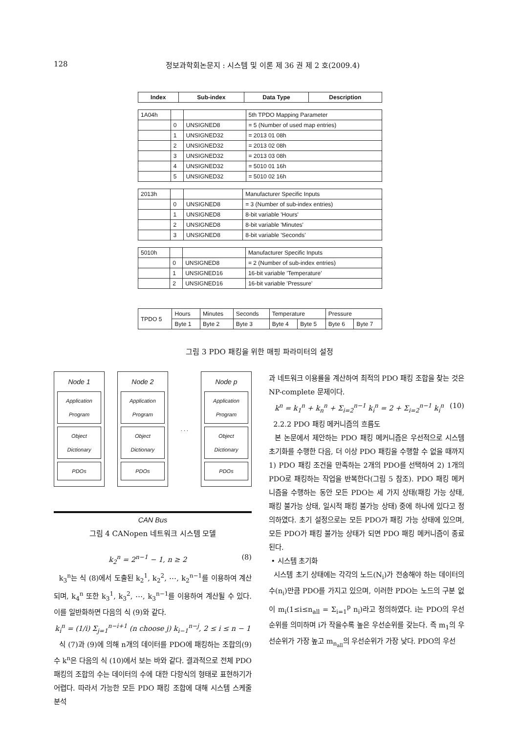128 정보과학회논문지 : 시스템 및 이론 제 36 권 제 2 호(2009.4)
| Index | Sub-index | Data Type | Description |
| --- | --- | --- | --- |
| 1A04h | | | 5th TPDO Mapping Parameter |
| | 0 | UNSIGNED8 | = 5 (Number of used map entries) |
| | 1 | UNSIGNED32 | = 2013 01 08h |
| | 2 | UNSIGNED32 | = 2013 02 08h |
| | 3 | UNSIGNED32 | = 2013 03 08h |
| | 4 | UNSIGNED32 | = 5010 01 16h |
| | 5 | UNSIGNED32 | = 5010 02 16h |
| 2013h | | | Manufacturer Specific Inputs |
| | 0 | UNSIGNED8 | = 3 (Number of sub-index entries) |
| | 1 | UNSIGNED8 | 8-bit variable 'Hours' |
| | 2 | UNSIGNED8 | 8-bit variable 'Minutes' |
| | 3 | UNSIGNED8 | 8-bit variable 'Seconds' |
| 5010h | | | Manufacturer Specific Inputs |
| | 0 | UNSIGNED8 | = 2 (Number of sub-index entries) |
| | 1 | UNSIGNED16 | 16-bit variable 'Temperature' |
| | 2 | UNSIGNED16 | 16-bit variable 'Pressure' |
| TPDO 5 | Hours | Minutes | Seconds | Temperature | | Pressure | |
| | Byte 1 | Byte 2 | Byte 3 | Byte 4 | Byte 5 | Byte 6 | Byte 7 |
그림 3 PDO 패킹을 위한 매핑 파라미터의 설정
Node 1
Application Program
Object Dictionary
PDOs
Node 2
Application Program
Object Dictionary
PDOs
. . .
Node p
Application Program
Object Dictionary
PDOs
CAN Bus
그림 4 CANopen 네트워크 시스템 모델
k<sub>2</sub><sup>n</sup> = 2<sup>n−1</sup> − 1, n ≥ 2 (8)
k<sub>3</sub><sup>n</sup>는 식 (8)에서 도출된 k<sub>2</sub><sup>1</sup>, k<sub>2</sub><sup>2</sup>, ⋯, k<sub>2</sub><sup>n−1</sup>를 이용하여 계산되며, k<sub>4</sub><sup>n</sup> 또한 k<sub>3</sub><sup>1</sup>, k<sub>3</sub><sup>2</sup>, ⋯, k<sub>3</sub><sup>n−1</sup>를 이용하여 계산될 수 있다. 이를 일반화하면 다음의 식 (9)와 같다.
k<sub>i</sub><sup>n</sup> = (1/i) Σ<sub>j=1</sub><sup>n−i+1</sup> (n choose j) k<sub>i−1</sub><sup>n−j</sup>, 2 ≤ i ≤ n − 1 (9)
식 (7)과 (9)에 의해 n개의 데이터를 PDO에 패킹하는 조합의 수 k<sup>n</sup>은 다음의 식 (10)에서 보는 바와 같다. 결과적으로 전체 PDO 패킹의 조합의 수는 데이터의 수에 대한 다항식의 형태로 표현하기가 어렵다. 따라서 가능한 모든 PDO 패킹 조합에 대해 시스템 스케줄 분석
과 네트워크 이용률을 계산하여 최적의 PDO 패킹 조합을 찾는 것은 NP-complete 문제이다.
k<sup>n</sup> = k<sub>1</sub><sup>n</sup> + k<sub>n</sub><sup>n</sup> + Σ<sub>i=2</sub><sup>n−1</sup> k<sub>i</sub><sup>n</sup> = 2 + Σ<sub>i=2</sub><sup>n−1</sup> k<sub>i</sub><sup>n</sup> (10)
2.2.2 PDO 패킹 메커니즘의 흐름도
본 논문에서 제안하는 PDO 패킹 메커니즘은 우선적으로 시스템 초기화를 수행한 다음, 더 이상 PDO 패킹을 수행할 수 없을 때까지 1) PDO 패킹 조건을 만족하는 2개의 PDO를 선택하여 2) 1개의 PDO로 패킹하는 작업을 반복한다(그림 5 참조). PDO 패킹 메커니즘을 수행하는 동안 모든 PDO는 세 가지 상태(패킹 가능 상태, 패킹 불가능 상태, 일시적 패킹 불가능 상태) 중에 하나에 있다고 정의하였다. 초기 설정으로는 모든 PDO가 패킹 가능 상태에 있으며, 모든 PDO가 패킹 불가능 상태가 되면 PDO 패킹 메커니즘이 종료된다.
• 시스템 초기화
시스템 초기 상태에는 각각의 노드(N<sub>i</sub>)가 전송해야 하는 데이터의 수(n<sub>i</sub>)만큼 PDO를 가지고 있으며, 이러한 PDO는 노드의 구분 없이 m<sub>i</sub>(1≤i≤n<sub>all</sub> = Σ<sub>i=1</sub><sup>p</sup> n<sub>i</sub>)라고 정의하였다. i는 PDO의 우선순위를 의미하며 i가 작을수록 높은 우선순위를 갖는다. 즉 m<sub>1</sub>의 우선순위가 가장 높고 m<sub>n<sub>all</sub></sub>의 우선순위가 가장 낮다. PDO의 우선